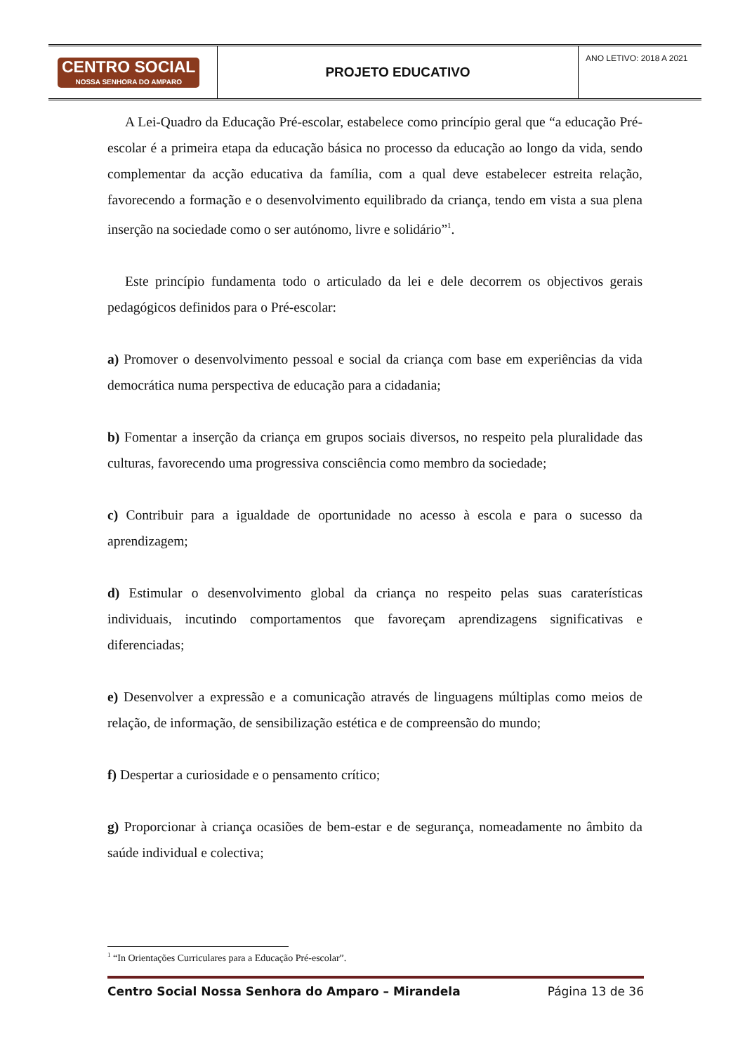| CENTRO SOCIAL NOSSA SENHORA DO AMPARO | PROJETO EDUCATIVO | ANO LETIVO: 2018 A 2021 |
A Lei-Quadro da Educação Pré-escolar, estabelece como princípio geral que “a educação Pré-escolar é a primeira etapa da educação básica no processo da educação ao longo da vida, sendo complementar da acção educativa da família, com a qual deve estabelecer estreita relação, favorecendo a formação e o desenvolvimento equilibrado da criança, tendo em vista a sua plena inserção na sociedade como o ser autónomo, livre e solidário”<sup>1</sup>.
Este princípio fundamenta todo o articulado da lei e dele decorrem os objectivos gerais pedagógicos definidos para o Pré-escolar:
a) Promover o desenvolvimento pessoal e social da criança com base em experiências da vida democrática numa perspectiva de educação para a cidadania;
b) Fomentar a inserção da criança em grupos sociais diversos, no respeito pela pluralidade das culturas, favorecendo uma progressiva consciência como membro da sociedade;
c) Contribuir para a igualdade de oportunidade no acesso à escola e para o sucesso da aprendizagem;
d) Estimular o desenvolvimento global da criança no respeito pelas suas caraterísticas individuais, incutindo comportamentos que favoreçam aprendizagens significativas e diferenciadas;
e) Desenvolver a expressão e a comunicação através de linguagens múltiplas como meios de relação, de informação, de sensibilização estética e de compreensão do mundo;
f) Despertar a curiosidade e o pensamento crítico;
g) Proporcionar à criança ocasiões de bem-estar e de segurança, nomeadamente no âmbito da saúde individual e colectiva;
<sup>1</sup> “In Orientações Curriculares para a Educação Pré-escolar”.
Centro Social Nossa Senhora do Amparo – Mirandela Página 13 de 36